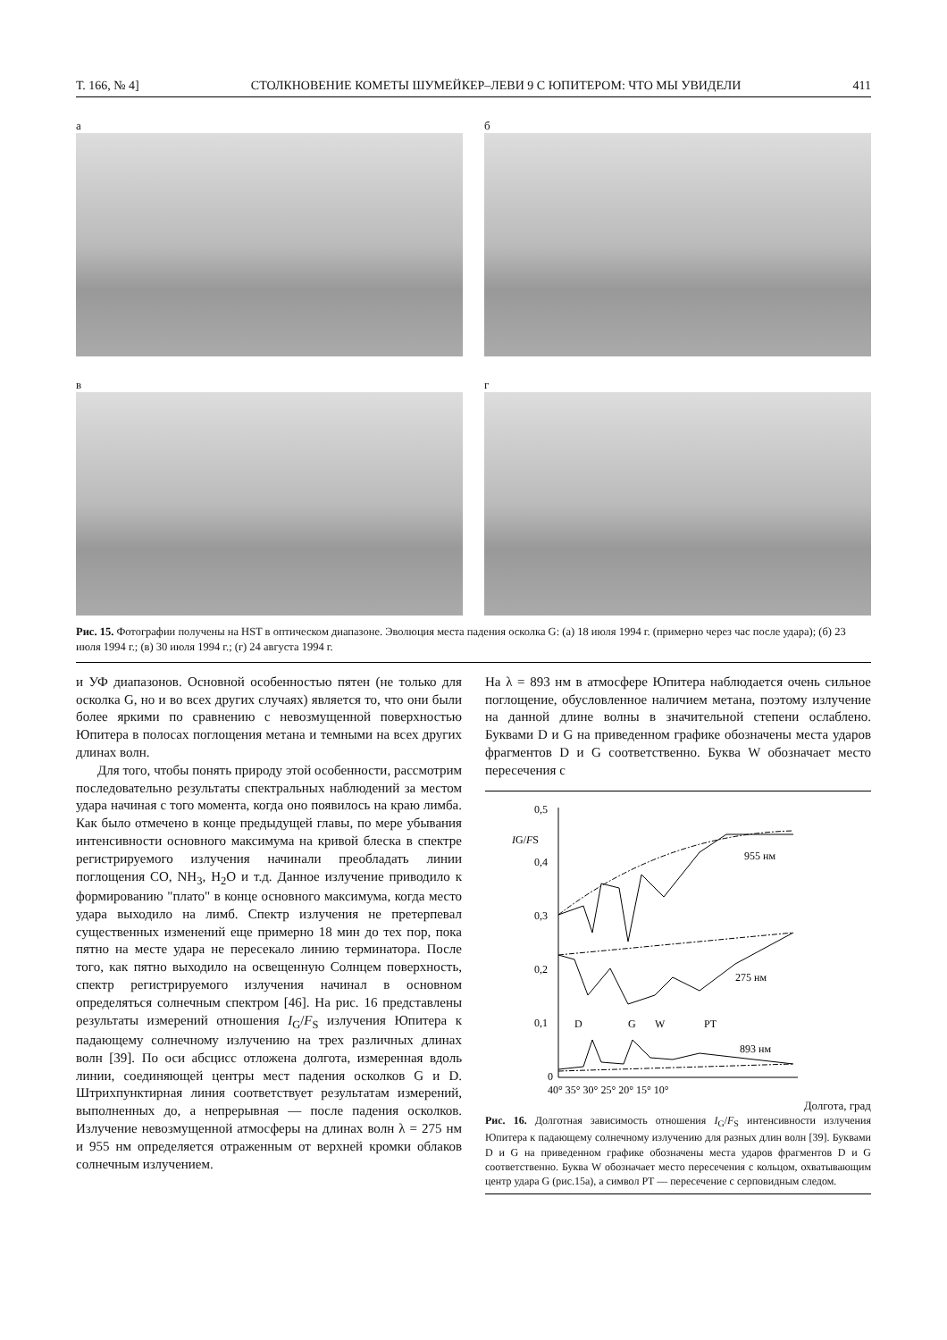Т. 166, № 4] СТОЛКНОВЕНИЕ КОМЕТЫ ШУМЕЙКЕР–ЛЕВИ 9 С ЮПИТЕРОМ: ЧТО МЫ УВИДЕЛИ 411
а
б
в
г
Рис. 15. Фотографии получены на HST в оптическом диапазоне. Эволюция места падения осколка G: (а) 18 июля 1994 г. (примерно через час после удара); (б) 23 июля 1994 г.; (в) 30 июля 1994 г.; (г) 24 августа 1994 г.
и УФ диапазонов. Основной особенностью пятен (не только для осколка G, но и во всех других случаях) является то, что они были более яркими по сравнению с невозмущенной поверхностью Юпитера в полосах поглощения метана и темными на всех других длинах волн.
Для того, чтобы понять природу этой особенности, рассмотрим последовательно результаты спектральных наблюдений за местом удара начиная с того момента, когда оно появилось на краю лимба. Как было отмечено в конце предыдущей главы, по мере убывания интенсивности основного максимума на кривой блеска в спектре регистрируемого излучения начинали преобладать линии поглощения CO, NH<sub>3</sub>, H<sub>2</sub>O и т.д. Данное излучение приводило к формированию "плато" в конце основного максимума, когда место удара выходило на лимб. Спектр излучения не претерпевал существенных изменений еще примерно 18 мин до тех пор, пока пятно на месте удара не пересекало линию терминатора. После того, как пятно выходило на освещенную Солнцем поверхность, спектр регистрируемого излучения начинал в основном определяться солнечным спектром [46]. На рис. 16 представлены результаты измерений отношения I<sub>G</sub>/F<sub>S</sub> излучения Юпитера к падающему солнечному излучению на трех различных длинах волн [39]. По оси абсцисс отложена долгота, измеренная вдоль линии, соединяющей центры мест падения осколков G и D. Штрихпунктирная линия соответствует результатам измерений, выполненных до, а непрерывная — после падения осколков. Излучение невозмущенной атмосферы на длинах волн λ = 275 нм и 955 нм определяется отраженным от верхней кромки облаков солнечным излучением.
На λ = 893 нм в атмосфере Юпитера наблюдается очень сильное поглощение, обусловленное наличием метана, поэтому излучение на данной длине волны в значительной степени ослаблено. Буквами D и G на приведенном графике обозначены места ударов фрагментов D и G соответственно. Буква W обозначает место пересечения с
0,5
IG/FS
0,4
0,3
0,2
0,1
0
D
G
W
PT
955 нм
275 нм
893 нм
40° 35° 30° 25° 20° 15° 10°
Долгота, град
Рис. 16. Долготная зависимость отношения I<sub>G</sub>/F<sub>S</sub> интенсивности излучения Юпитера к падающему солнечному излучению для разных длин волн [39]. Буквами D и G на приведенном графике обозначены места ударов фрагментов D и G соответственно. Буква W обозначает место пересечения с кольцом, охватывающим центр удара G (рис.15а), а символ PT — пересечение с серповидным следом.